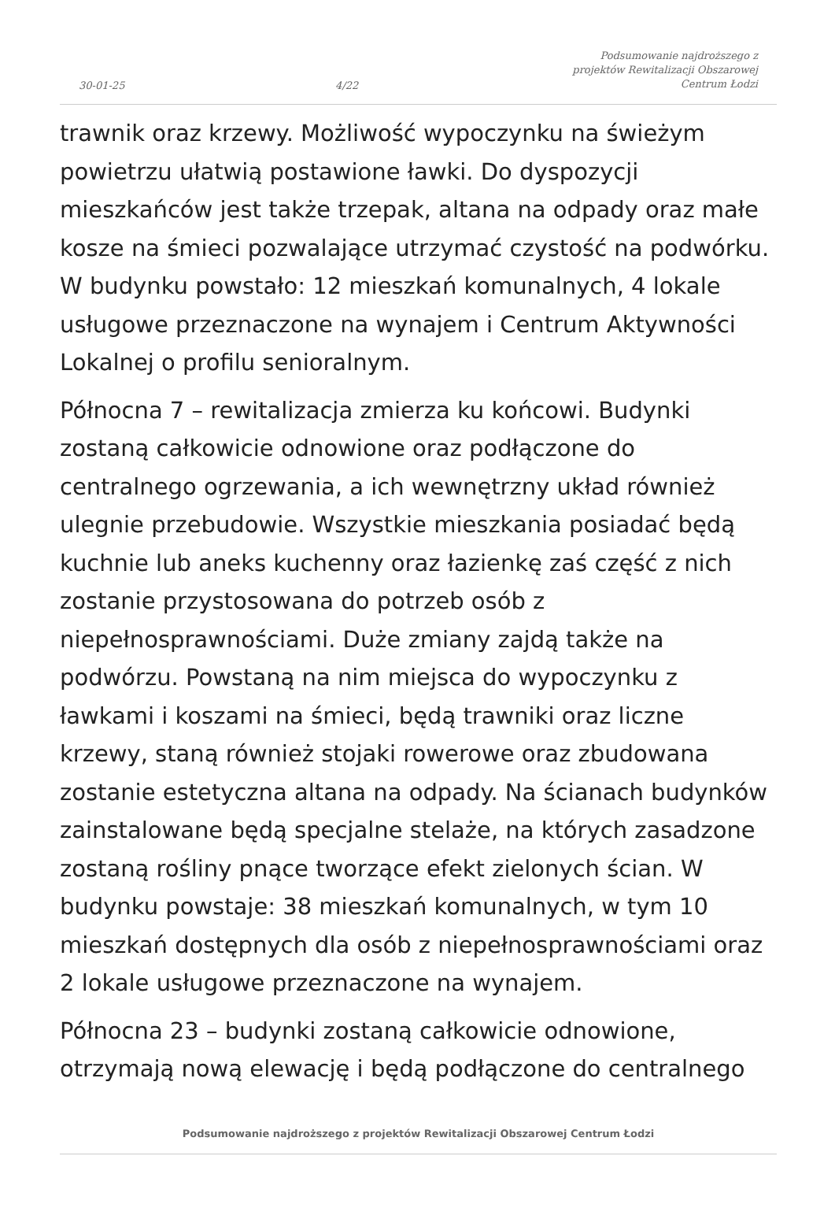30-01-25 4/22 Podsumowanie najdroższego z projektów Rewitalizacji Obszarowej Centrum Łodzi
trawnik oraz krzewy. Możliwość wypoczynku na świeżym powietrzu ułatwią postawione ławki. Do dyspozycji mieszkańców jest także trzepak, altana na odpady oraz małe kosze na śmieci pozwalające utrzymać czystość na podwórku. W budynku powstało: 12 mieszkań komunalnych, 4 lokale usługowe przeznaczone na wynajem i Centrum Aktywności Lokalnej o profilu senioralnym.
Północna 7 – rewitalizacja zmierza ku końcowi. Budynki zostaną całkowicie odnowione oraz podłączone do centralnego ogrzewania, a ich wewnętrzny układ również ulegnie przebudowie. Wszystkie mieszkania posiadać będą kuchnie lub aneks kuchenny oraz łazienkę zaś część z nich zostanie przystosowana do potrzeb osób z niepełnosprawnościami. Duże zmiany zajdą także na podwórzu. Powstaną na nim miejsca do wypoczynku z ławkami i koszami na śmieci, będą trawniki oraz liczne krzewy, staną również stojaki rowerowe oraz zbudowana zostanie estetyczna altana na odpady. Na ścianach budynków zainstalowane będą specjalne stelaże, na których zasadzone zostaną rośliny pnące tworzące efekt zielonych ścian. W budynku powstaje: 38 mieszkań komunalnych, w tym 10 mieszkań dostępnych dla osób z niepełnosprawnościami oraz 2 lokale usługowe przeznaczone na wynajem.
Północna 23 – budynki zostaną całkowicie odnowione, otrzymają nową elewację i będą podłączone do centralnego
Podsumowanie najdroższego z projektów Rewitalizacji Obszarowej Centrum Łodzi